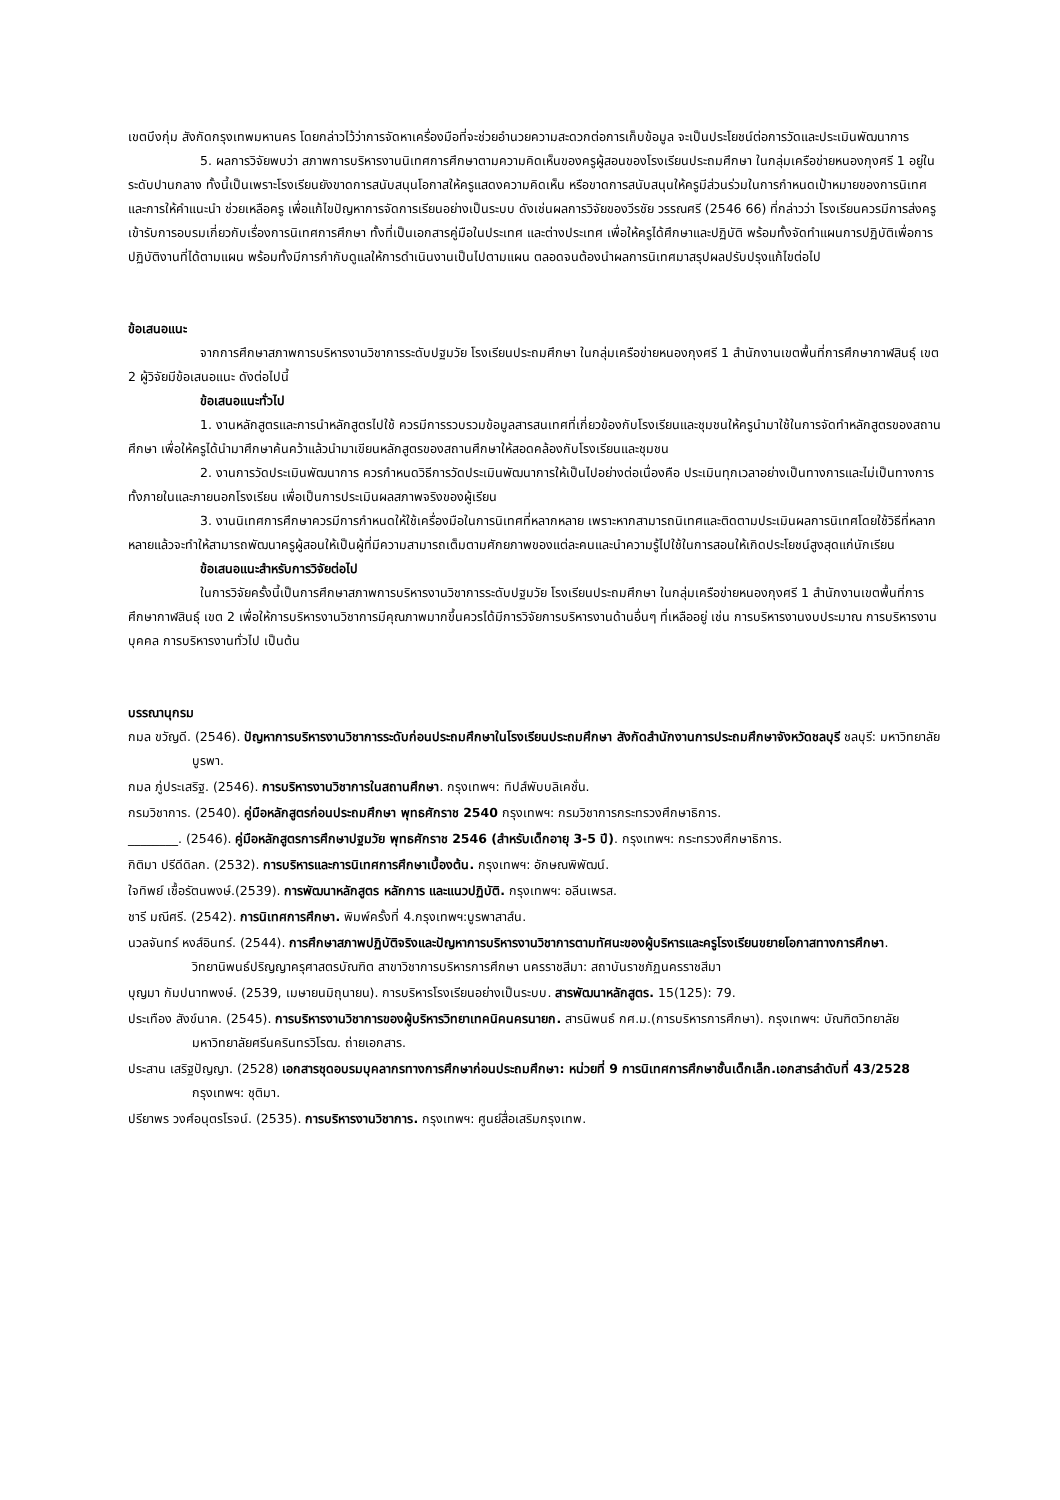เขตบึงกุ่ม สังกัดกรุงเทพมหานคร โดยกล่าวไว้ว่าการจัดหาเครื่องมือที่จะช่วยอำนวยความสะดวกต่อการเก็บข้อมูล จะเป็นประโยชน์ต่อการวัดและประเมินพัฒนาการ
5. ผลการวิจัยพบว่า สภาพการบริหารงานนิเทศการศึกษาตามความคิดเห็นของครูผู้สอนของโรงเรียนประถมศึกษา ในกลุ่มเครือข่ายหนองกุงศรี 1 อยู่ในระดับปานกลาง ทั้งนี้เป็นเพราะโรงเรียนยังขาดการสนับสนุนโอกาสให้ครูแสดงความคิดเห็น หรือขาดการสนับสนุนให้ครูมีส่วนร่วมในการกำหนดเป้าหมายของการนิเทศ และการให้คำแนะนำ ช่วยเหลือครู เพื่อแก้ไขปัญหาการจัดการเรียนอย่างเป็นระบบ ดังเช่นผลการวิจัยของวีรชัย วรรณศรี (2546 66) ที่กล่าวว่า โรงเรียนควรมีการส่งครูเข้ารับการอบรมเกี่ยวกับเรื่องการนิเทศการศึกษา ทั้งที่เป็นเอกสารคู่มือในประเทศ และต่างประเทศ เพื่อให้ครูได้ศึกษาและปฏิบัติ พร้อมทั้งจัดทำแผนการปฏิบัติเพื่อการปฏิบัติงานที่ได้ตามแผน พร้อมทั้งมีการกำกับดูแลให้การดำเนินงานเป็นไปตามแผน ตลอดจนต้องนำผลการนิเทศมาสรุปผลปรับปรุงแก้ไขต่อไป
ข้อเสนอแนะ
จากการศึกษาสภาพการบริหารงานวิชาการระดับปฐมวัย โรงเรียนประถมศึกษา ในกลุ่มเครือข่ายหนองกุงศรี 1 สำนักงานเขตพื้นที่การศึกษากาฬสินธุ์ เขต 2 ผู้วิจัยมีข้อเสนอแนะ ดังต่อไปนี้
ข้อเสนอแนะทั่วไป
1. งานหลักสูตรและการนำหลักสูตรไปใช้ ควรมีการรวบรวมข้อมูลสารสนเทศที่เกี่ยวข้องกับโรงเรียนและชุมชนให้ครูนำมาใช้ในการจัดทำหลักสูตรของสถานศึกษา เพื่อให้ครูได้นำมาศึกษาค้นคว้าแล้วนำมาเขียนหลักสูตรของสถานศึกษาให้สอดคล้องกับโรงเรียนและชุมชน
2. งานการวัดประเมินพัฒนาการ ควรกำหนดวิธีการวัดประเมินพัฒนาการให้เป็นไปอย่างต่อเนื่องคือ ประเมินทุกเวลาอย่างเป็นทางการและไม่เป็นทางการทั้งภายในและภายนอกโรงเรียน เพื่อเป็นการประเมินผลสภาพจริงของผู้เรียน
3. งานนิเทศการศึกษาควรมีการกำหนดให้ใช้เครื่องมือในการนิเทศที่หลากหลาย เพราะหากสามารถนิเทศและติดตามประเมินผลการนิเทศโดยใช้วิธีที่หลากหลายแล้วจะทำให้สามารถพัฒนาครูผู้สอนให้เป็นผู้ที่มีความสามารถเต็มตามศักยภาพของแต่ละคนและนำความรู้ไปใช้ในการสอนให้เกิดประโยชน์สูงสุดแก่นักเรียน
ข้อเสนอแนะสำหรับการวิจัยต่อไป
ในการวิจัยครั้งนี้เป็นการศึกษาสภาพการบริหารงานวิชาการระดับปฐมวัย โรงเรียนประถมศึกษา ในกลุ่มเครือข่ายหนองกุงศรี 1 สำนักงานเขตพื้นที่การศึกษากาฬสินธุ์ เขต 2 เพื่อให้การบริหารงานวิชาการมีคุณภาพมากขึ้นควรได้มีการวิจัยการบริหารงานด้านอื่นๆ ที่เหลืออยู่ เช่น การบริหารงานงบประมาณ การบริหารงานบุคคล การบริหารงานทั่วไป เป็นต้น
บรรณานุกรม
กมล ขวัญดี. (2546). ปัญหาการบริหารงานวิชาการระดับก่อนประถมศึกษาในโรงเรียนประถมศึกษา สังกัดสำนักงานการประถมศึกษาจังหวัดชลบุรี ชลบุรี: มหาวิทยาลัยบูรพา.
กมล ภู่ประเสริฐ. (2546). การบริหารงานวิชาการในสถานศึกษา. กรุงเทพฯ: ทิปส์พับบลิเคชั่น.
กรมวิชาการ. (2540). คู่มือหลักสูตรก่อนประถมศึกษา พุทธศักราช 2540 กรุงเทพฯ: กรมวิชาการกระทรวงศึกษาธิการ.
________. (2546). คู่มือหลักสูตรการศึกษาปฐมวัย พุทธศักราช 2546 (สำหรับเด็กอายุ 3-5 ปี). กรุงเทพฯ: กระทรวงศึกษาธิการ.
กิติมา ปรีดีดิลก. (2532). การบริหารและการนิเทศการศึกษาเบื้องต้น. กรุงเทพฯ: อักษณพิพัฒน์.
ใจทิพย์ เชื้อรัตนพงษ์.(2539). การพัฒนาหลักสูตร หลักการ และแนวปฏิบัติ. กรุงเทพฯ: อลีนเพรส.
ชารี มณีศรี. (2542). การนิเทศการศึกษา. พิมพ์ครั้งที่ 4.กรุงเทพฯ:บูรพาสาส์น.
นวลจันทร์ หงส์อินทร์. (2544). การศึกษาสภาพปฏิบัติจริงและปัญหาการบริหารงานวิชาการตามทัศนะของผู้บริหารและครูโรงเรียนขยายโอกาสทางการศึกษา. วิทยานิพนธ์ปริญญาครุศาสตรบัณฑิต สาขาวิชาการบริหารการศึกษา นครราชสีมา: สถาบันราชภัฏนครราชสีมา
บุญมา กัมปนาทพงษ์. (2539, เมษายนมิถุนายน). การบริหารโรงเรียนอย่างเป็นระบบ. สารพัฒนาหลักสูตร. 15(125): 79.
ประเทือง สังข์นาค. (2545). การบริหารงานวิชาการของผู้บริหารวิทยาเทคนิคนครนายก. สารนิพนธ์ กศ.ม.(การบริหารการศึกษา). กรุงเทพฯ: บัณฑิตวิทยาลัย มหาวิทยาลัยศรีนครินทรวิโรฒ. ถ่ายเอกสาร.
ประสาน เสริฐปัญญา. (2528) เอกสารชุดอบรมบุคลากรทางการศึกษาก่อนประถมศึกษา: หน่วยที่ 9 การนิเทศการศึกษาชั้นเด็กเล็ก.เอกสารลำดับที่ 43/2528 กรุงเทพฯ: ชุติมา.
ปรียาพร วงศ์อนุตรโรจน์. (2535). การบริหารงานวิชาการ. กรุงเทพฯ: ศูนย์สื่อเสริมกรุงเทพ.